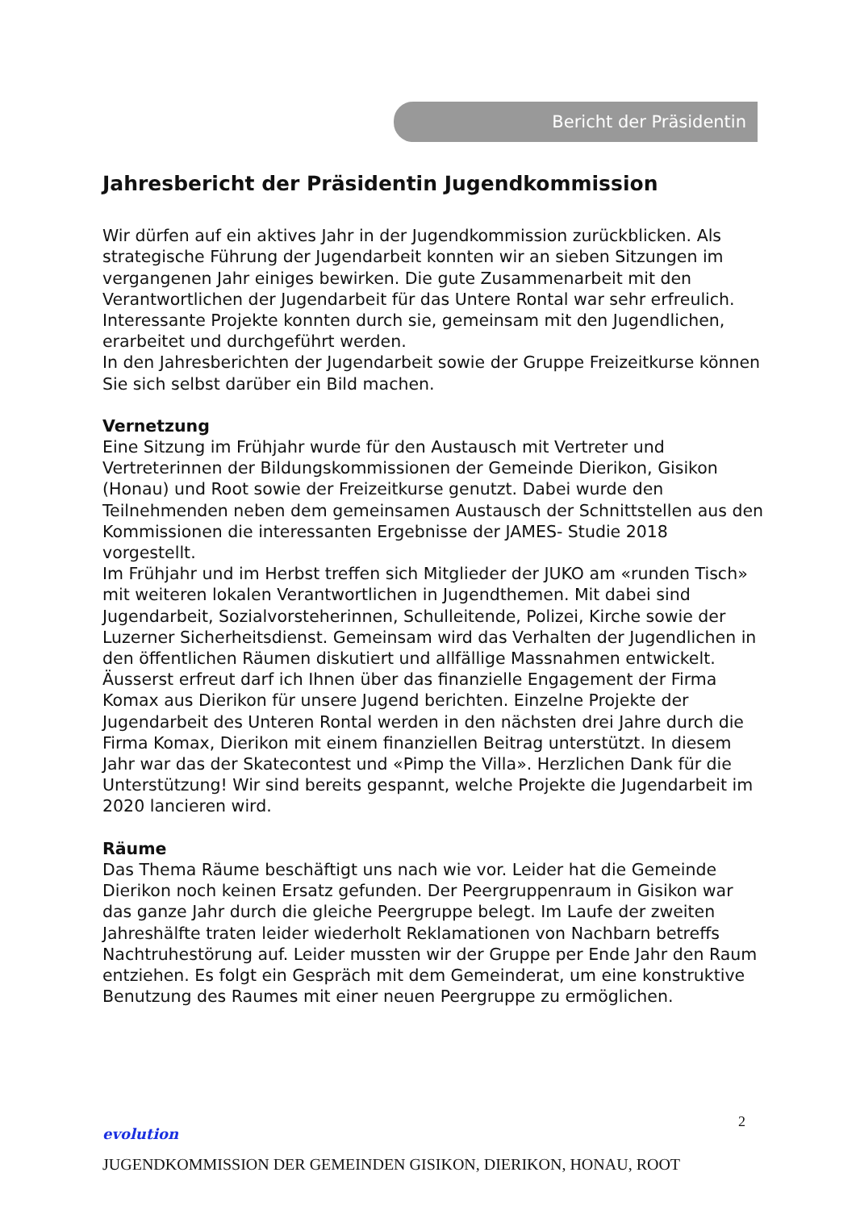Bericht der Präsidentin
Jahresbericht der Präsidentin Jugendkommission
Wir dürfen auf ein aktives Jahr in der Jugendkommission zurückblicken. Als strategische Führung der Jugendarbeit konnten wir an sieben Sitzungen im vergangenen Jahr einiges bewirken. Die gute Zusammenarbeit mit den Verantwortlichen der Jugendarbeit für das Untere Rontal war sehr erfreulich. Interessante Projekte konnten durch sie, gemeinsam mit den Jugendlichen, erarbeitet und durchgeführt werden.
In den Jahresberichten der Jugendarbeit sowie der Gruppe Freizeitkurse können Sie sich selbst darüber ein Bild machen.
Vernetzung
Eine Sitzung im Frühjahr wurde für den Austausch mit Vertreter und Vertreterinnen der Bildungskommissionen der Gemeinde Dierikon, Gisikon (Honau) und Root sowie der Freizeitkurse genutzt. Dabei wurde den Teilnehmenden neben dem gemeinsamen Austausch der Schnittstellen aus den Kommissionen die interessanten Ergebnisse der JAMES- Studie 2018 vorgestellt.
Im Frühjahr und im Herbst treffen sich Mitglieder der JUKO am «runden Tisch» mit weiteren lokalen Verantwortlichen in Jugendthemen. Mit dabei sind Jugendarbeit, Sozialvorsteherinnen, Schulleitende, Polizei, Kirche sowie der Luzerner Sicherheitsdienst. Gemeinsam wird das Verhalten der Jugendlichen in den öffentlichen Räumen diskutiert und allfällige Massnahmen entwickelt.
Äusserst erfreut darf ich Ihnen über das finanzielle Engagement der Firma Komax aus Dierikon für unsere Jugend berichten. Einzelne Projekte der Jugendarbeit des Unteren Rontal werden in den nächsten drei Jahre durch die Firma Komax, Dierikon mit einem finanziellen Beitrag unterstützt. In diesem Jahr war das der Skatecontest und «Pimp the Villa». Herzlichen Dank für die Unterstützung! Wir sind bereits gespannt, welche Projekte die Jugendarbeit im 2020 lancieren wird.
Räume
Das Thema Räume beschäftigt uns nach wie vor. Leider hat die Gemeinde Dierikon noch keinen Ersatz gefunden. Der Peergruppenraum in Gisikon war das ganze Jahr durch die gleiche Peergruppe belegt. Im Laufe der zweiten Jahreshälfte traten leider wiederholt Reklamationen von Nachbarn betreffs Nachtruhestörung auf. Leider mussten wir der Gruppe per Ende Jahr den Raum entziehen. Es folgt ein Gespräch mit dem Gemeinderat, um eine konstruktive Benutzung des Raumes mit einer neuen Peergruppe zu ermöglichen.
2
evolution
JUGENDKOMMISSION DER GEMEINDEN GISIKON, DIERIKON, HONAU, ROOT